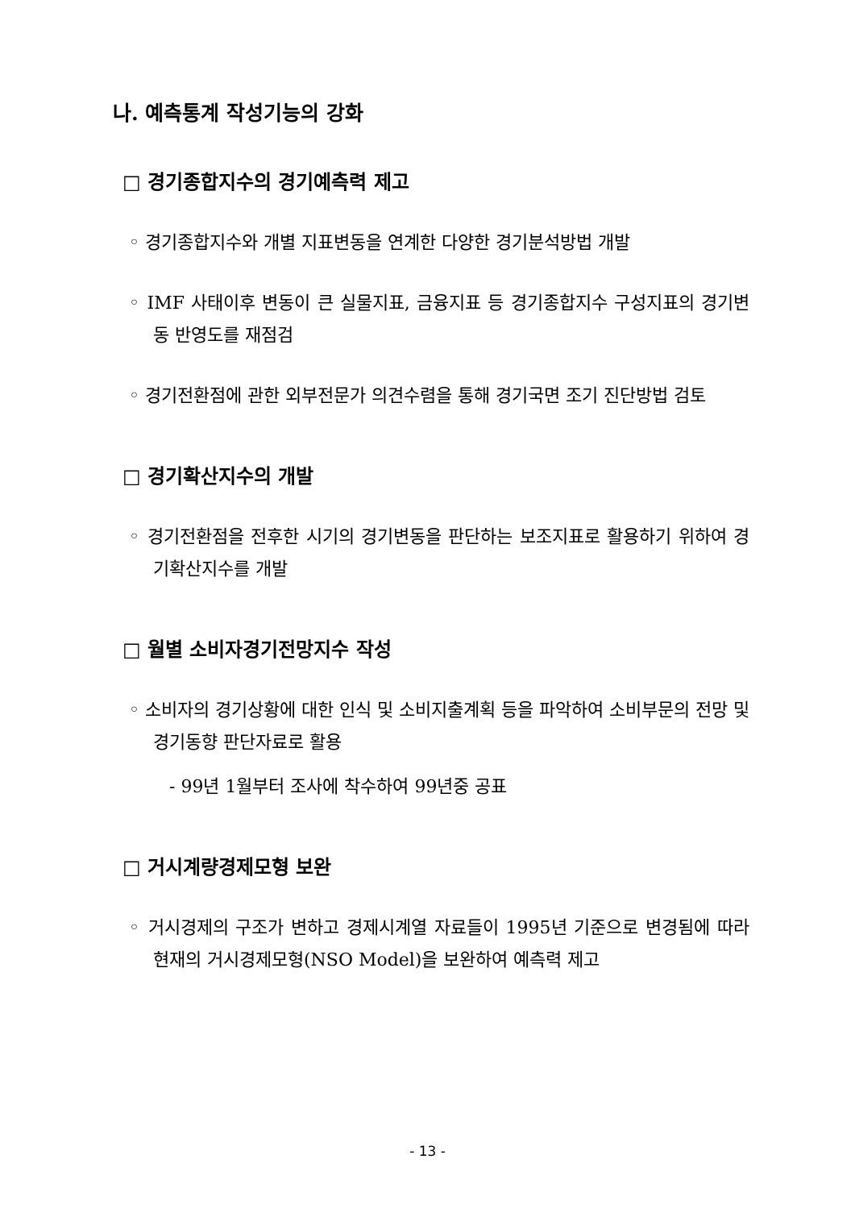나. 예측통계 작성기능의 강화
□ 경기종합지수의 경기예측력 제고
◦ 경기종합지수와 개별 지표변동을 연계한 다양한 경기분석방법 개발
◦ IMF 사태이후 변동이 큰 실물지표, 금융지표 등 경기종합지수 구성지표의 경기변동 반영도를 재점검
◦ 경기전환점에 관한 외부전문가 의견수렴을 통해 경기국면 조기 진단방법 검토
□ 경기확산지수의 개발
◦ 경기전환점을 전후한 시기의 경기변동을 판단하는 보조지표로 활용하기 위하여 경기확산지수를 개발
□ 월별 소비자경기전망지수 작성
◦ 소비자의 경기상황에 대한 인식 및 소비지출계획 등을 파악하여 소비부문의 전망 및 경기동향 판단자료로 활용
- 99년 1월부터 조사에 착수하여 99년중 공표
□ 거시계량경제모형 보완
◦ 거시경제의 구조가 변하고 경제시계열 자료들이 1995년 기준으로 변경됨에 따라 현재의 거시경제모형(NSO Model)을 보완하여 예측력 제고
- 13 -